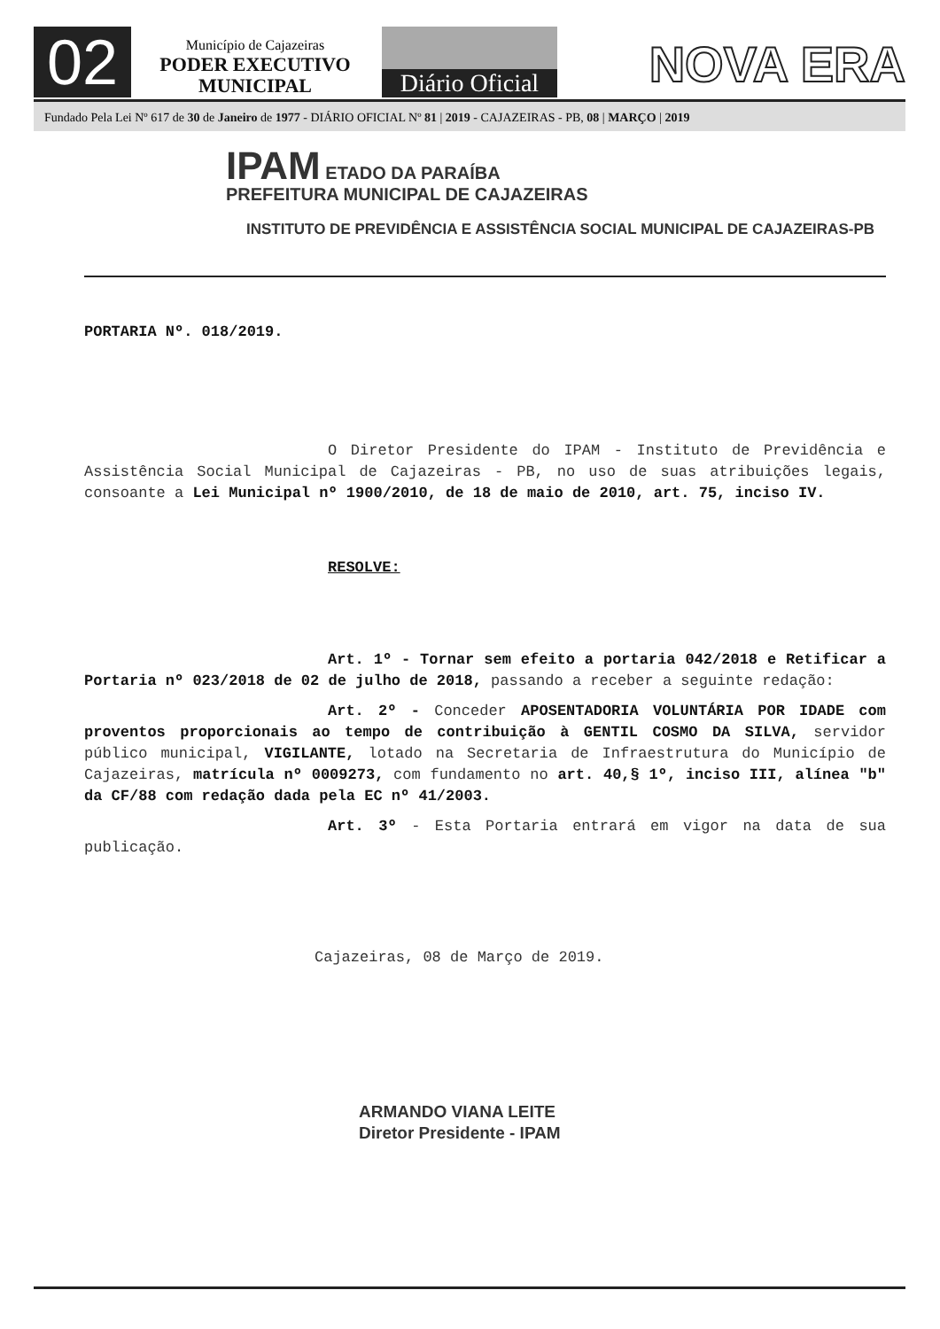02
Município de Cajazeiras
PODER EXECUTIVO
MUNICIPAL
Diário Oficial
NOVA ERA
Fundado Pela Lei Nº 617 de 30 de Janeiro de 1977 - DIÁRIO OFICIAL Nº 81 | 2019 - CAJAZEIRAS - PB, 08 | MARÇO | 2019
IPAM ETADO DA PARAÍBA
PREFEITURA MUNICIPAL DE CAJAZEIRAS
INSTITUTO DE PREVIDÊNCIA E ASSISTÊNCIA SOCIAL MUNICIPAL DE CAJAZEIRAS-PB
PORTARIA Nº. 018/2019.
O Diretor Presidente do IPAM - Instituto de Previdência e Assistência Social Municipal de Cajazeiras - PB, no uso de suas atribuições legais, consoante a Lei Municipal nº 1900/2010, de 18 de maio de 2010, art. 75, inciso IV.
RESOLVE:
Art. 1º - Tornar sem efeito a portaria 042/2018 e Retificar a Portaria nº 023/2018 de 02 de julho de 2018, passando a receber a seguinte redação:
Art. 2º - Conceder APOSENTADORIA VOLUNTÁRIA POR IDADE com proventos proporcionais ao tempo de contribuição à GENTIL COSMO DA SILVA, servidor público municipal, VIGILANTE, lotado na Secretaria de Infraestrutura do Município de Cajazeiras, matrícula nº 0009273, com fundamento no art. 40,§ 1º, inciso III, alínea "b" da CF/88 com redação dada pela EC nº 41/2003.
Art. 3º - Esta Portaria entrará em vigor na data de sua publicação.
Cajazeiras, 08 de Março de 2019.
ARMANDO VIANA LEITE
Diretor Presidente - IPAM